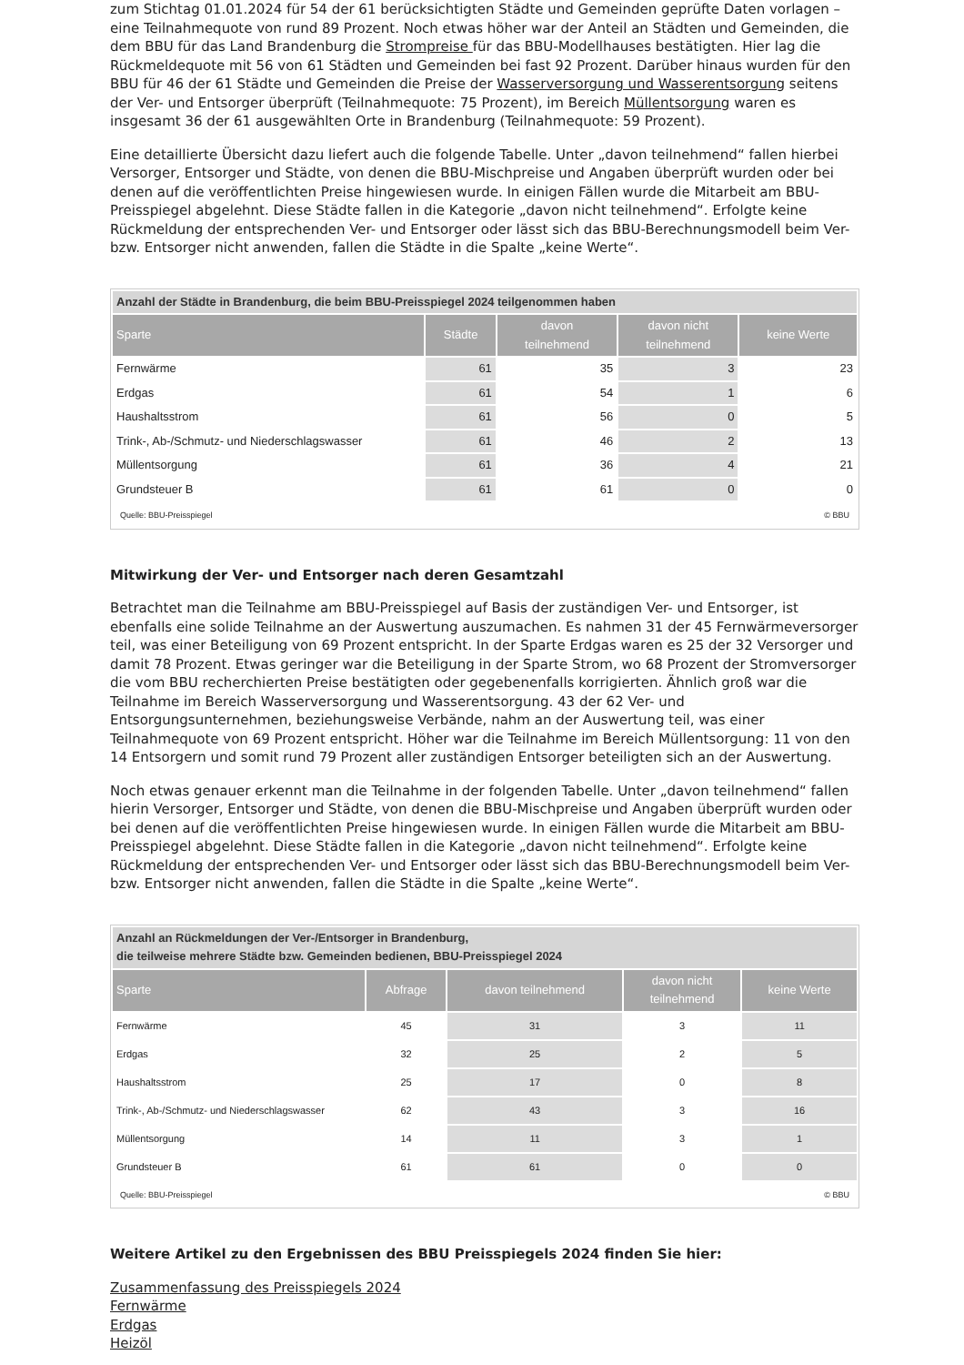zum Stichtag 01.01.2024 für 54 der 61 berücksichtigten Städte und Gemeinden geprüfte Daten vorlagen – eine Teilnahmequote von rund 89 Prozent. Noch etwas höher war der Anteil an Städten und Gemeinden, die dem BBU für das Land Brandenburg die Strompreise für das BBU-Modellhauses bestätigten. Hier lag die Rückmeldequote mit 56 von 61 Städten und Gemeinden bei fast 92 Prozent. Darüber hinaus wurden für den BBU für 46 der 61 Städte und Gemeinden die Preise der Wasserversorgung und Wasserentsorgung seitens der Ver- und Entsorger überprüft (Teilnahmequote: 75 Prozent), im Bereich Müllentsorgung waren es insgesamt 36 der 61 ausgewählten Orte in Brandenburg (Teilnahmequote: 59 Prozent).
Eine detaillierte Übersicht dazu liefert auch die folgende Tabelle. Unter „davon teilnehmend“ fallen hierbei Versorger, Entsorger und Städte, von denen die BBU-Mischpreise und Angaben überprüft wurden oder bei denen auf die veröffentlichten Preise hingewiesen wurde. In einigen Fällen wurde die Mitarbeit am BBU-Preisspiegel abgelehnt. Diese Städte fallen in die Kategorie „davon nicht teilnehmend“. Erfolgte keine Rückmeldung der entsprechenden Ver- und Entsorger oder lässt sich das BBU-Berechnungsmodell beim Ver- bzw. Entsorger nicht anwenden, fallen die Städte in die Spalte „keine Werte“.
| Anzahl der Städte in Brandenburg, die beim BBU-Preisspiegel 2024 teilgenommen haben | | | | |
| --- | --- | --- | --- | --- |
| Sparte | Städte | davon teilnehmend | davon nicht teilnehmend | keine Werte |
| Fernwärme | 61 | 35 | 3 | 23 |
| Erdgas | 61 | 54 | 1 | 6 |
| Haushaltsstrom | 61 | 56 | 0 | 5 |
| Trink-, Ab-/Schmutz- und Niederschlagswasser | 61 | 46 | 2 | 13 |
| Müllentsorgung | 61 | 36 | 4 | 21 |
| Grundsteuer B | 61 | 61 | 0 | 0 |
Quelle: BBU-Preisspiegel © BBU
Mitwirkung der Ver- und Entsorger nach deren Gesamtzahl
Betrachtet man die Teilnahme am BBU-Preisspiegel auf Basis der zuständigen Ver- und Entsorger, ist ebenfalls eine solide Teilnahme an der Auswertung auszumachen. Es nahmen 31 der 45 Fernwärmeversorger teil, was einer Beteiligung von 69 Prozent entspricht. In der Sparte Erdgas waren es 25 der 32 Versorger und damit 78 Prozent. Etwas geringer war die Beteiligung in der Sparte Strom, wo 68 Prozent der Stromversorger die vom BBU recherchierten Preise bestätigten oder gegebenenfalls korrigierten. Ähnlich groß war die Teilnahme im Bereich Wasserversorgung und Wasserentsorgung. 43 der 62 Ver- und Entsorgungsunternehmen, beziehungsweise Verbände, nahm an der Auswertung teil, was einer Teilnahmequote von 69 Prozent entspricht. Höher war die Teilnahme im Bereich Müllentsorgung: 11 von den 14 Entsorgern und somit rund 79 Prozent aller zuständigen Entsorger beteiligten sich an der Auswertung.
Noch etwas genauer erkennt man die Teilnahme in der folgenden Tabelle. Unter „davon teilnehmend“ fallen hierin Versorger, Entsorger und Städte, von denen die BBU-Mischpreise und Angaben überprüft wurden oder bei denen auf die veröffentlichten Preise hingewiesen wurde. In einigen Fällen wurde die Mitarbeit am BBU-Preisspiegel abgelehnt. Diese Städte fallen in die Kategorie „davon nicht teilnehmend“. Erfolgte keine Rückmeldung der entsprechenden Ver- und Entsorger oder lässt sich das BBU-Berechnungsmodell beim Ver- bzw. Entsorger nicht anwenden, fallen die Städte in die Spalte „keine Werte“.
| Anzahl an Rückmeldungen der Ver-/Entsorger in Brandenburg, die teilweise mehrere Städte bzw. Gemeinden bedienen, BBU-Preisspiegel 2024 | | | | |
| --- | --- | --- | --- | --- |
| Sparte | Abfrage | davon teilnehmend | davon nicht teilnehmend | keine Werte |
| Fernwärme | 45 | 31 | 3 | 11 |
| Erdgas | 32 | 25 | 2 | 5 |
| Haushaltsstrom | 25 | 17 | 0 | 8 |
| Trink-, Ab-/Schmutz- und Niederschlagswasser | 62 | 43 | 3 | 16 |
| Müllentsorgung | 14 | 11 | 3 | 1 |
| Grundsteuer B | 61 | 61 | 0 | 0 |
Quelle: BBU-Preisspiegel © BBU
Weitere Artikel zu den Ergebnissen des BBU Preisspiegels 2024 finden Sie hier:
Zusammenfassung des Preisspiegels 2024
Fernwärme
Erdgas
Heizöl